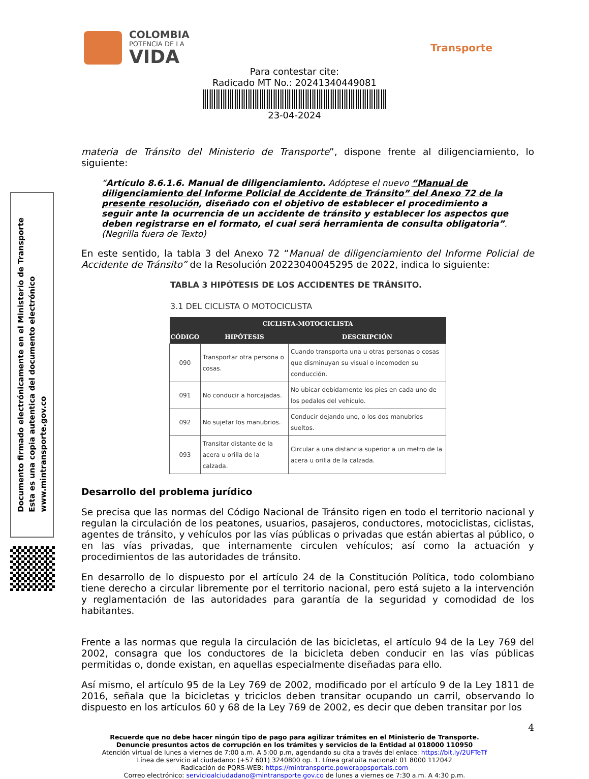COLOMBIA
POTENCIA DE LA
VIDA
Transporte
Para contestar cite:
Radicado MT No.: 20241340449081
23-04-2024
Documento firmado electrónicamente en el Ministerio de Transporte
Esta es una copia autentica del documento electrónico
www.mintransporte.gov.co
materia de Tránsito del Ministerio de Transporte”, dispone frente al diligenciamiento, lo siguiente:
“Artículo 8.6.1.6. Manual de diligenciamiento. Adóptese el nuevo “Manual de diligenciamiento del Informe Policial de Accidente de Tránsito” del Anexo 72 de la presente resolución, diseñado con el objetivo de establecer el procedimiento a seguir ante la ocurrencia de un accidente de tránsito y establecer los aspectos que deben registrarse en el formato, el cual será herramienta de consulta obligatoria”. (Negrilla fuera de Texto)
En este sentido, la tabla 3 del Anexo 72 “Manual de diligenciamiento del Informe Policial de Accidente de Tránsito” de la Resolución 20223040045295 de 2022, indica lo siguiente:
TABLA 3 HIPÓTESIS DE LOS ACCIDENTES DE TRÁNSITO.
3.1 DEL CICLISTA O MOTOCICLISTA
| CICLISTA-MOTOCICLISTA | | |
| --- | --- | --- |
| CÓDIGO | HIPÓTESIS | DESCRIPCIÓN |
| 090 | Transportar otra persona o cosas. | Cuando transporta una u otras personas o cosas que disminuyan su visual o incomoden su conducción. |
| 091 | No conducir a horcajadas. | No ubicar debidamente los pies en cada uno de los pedales del vehículo. |
| 092 | No sujetar los manubrios. | Conducir dejando uno, o los dos manubrios sueltos. |
| 093 | Transitar distante de la acera u orilla de la calzada. | Circular a una distancia superior a un metro de la acera u orilla de la calzada. |
Desarrollo del problema jurídico
Se precisa que las normas del Código Nacional de Tránsito rigen en todo el territorio nacional y regulan la circulación de los peatones, usuarios, pasajeros, conductores, motociclistas, ciclistas, agentes de tránsito, y vehículos por las vías públicas o privadas que están abiertas al público, o en las vías privadas, que internamente circulen vehículos; así como la actuación y procedimientos de las autoridades de tránsito.
En desarrollo de lo dispuesto por el artículo 24 de la Constitución Política, todo colombiano tiene derecho a circular libremente por el territorio nacional, pero está sujeto a la intervención y reglamentación de las autoridades para garantía de la seguridad y comodidad de los habitantes.
Frente a las normas que regula la circulación de las bicicletas, el artículo 94 de la Ley 769 del 2002, consagra que los conductores de la bicicleta deben conducir en las vías públicas permitidas o, donde existan, en aquellas especialmente diseñadas para ello.
Así mismo, el artículo 95 de la Ley 769 de 2002, modificado por el artículo 9 de la Ley 1811 de 2016, señala que la bicicletas y triciclos deben transitar ocupando un carril, observando lo dispuesto en los artículos 60 y 68 de la Ley 769 de 2002, es decir que deben transitar por los
4
Recuerde que no debe hacer ningún tipo de pago para agilizar trámites en el Ministerio de Transporte.
Denuncie presuntos actos de corrupción en los trámites y servicios de la Entidad al 018000 110950
Atención virtual de lunes a viernes de 7:00 a.m. A 5:00 p.m, agendando su cita a través del enlace: https://bit.ly/2UFTeTf
Línea de servicio al ciudadano: (+57 601) 3240800 op. 1. Línea gratuita nacional: 01 8000 112042
Radicación de PQRS-WEB: https://mintransporte.powerappsportals.com
Correo electrónico: servicioalciudadano@mintransporte.gov.co de lunes a viernes de 7:30 a.m. A 4:30 p.m.